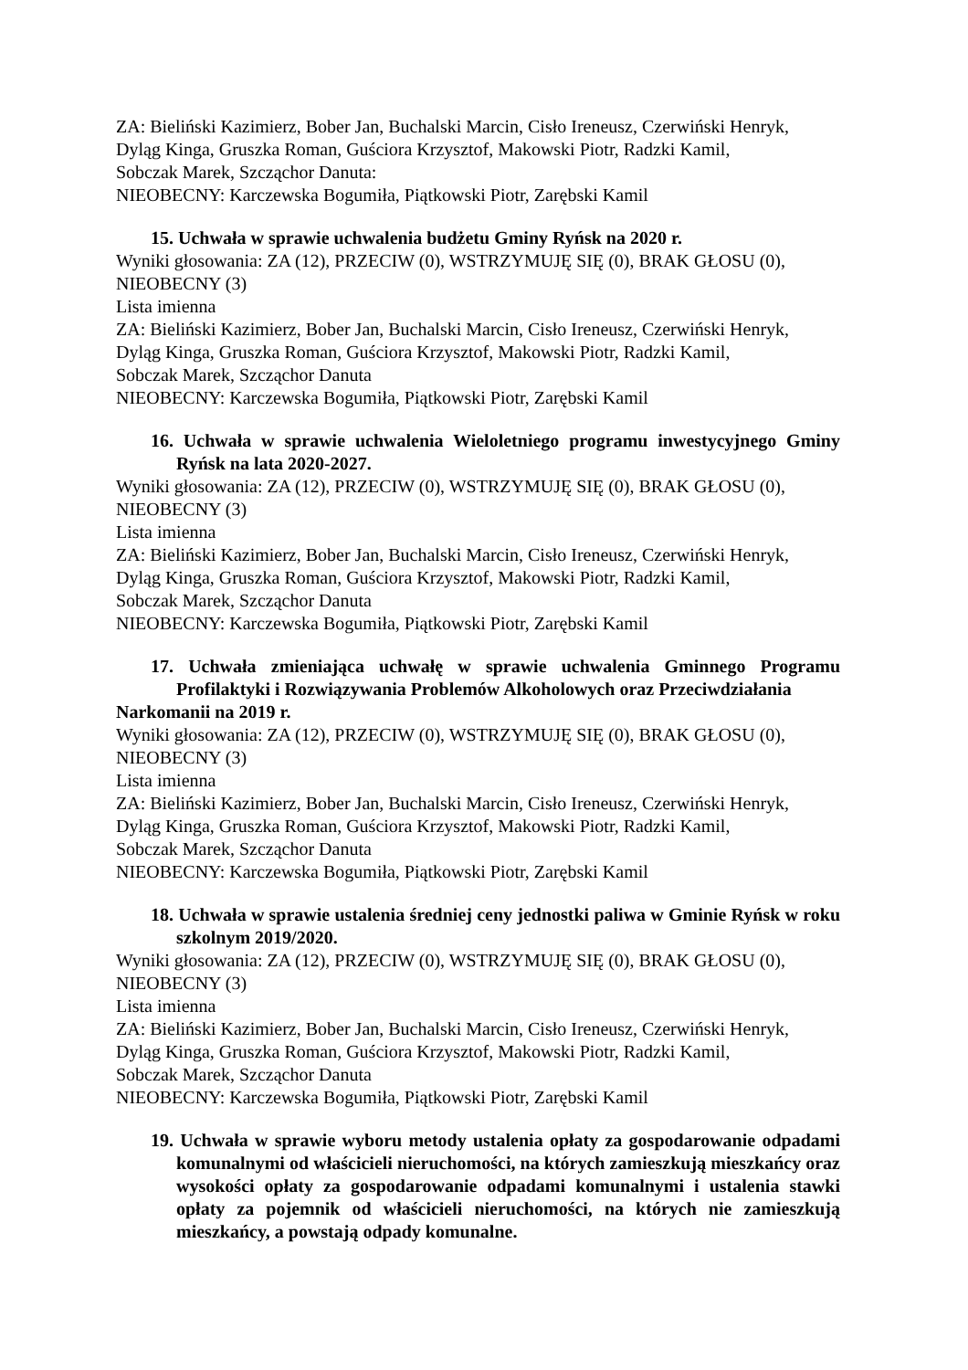ZA: Bieliński Kazimierz, Bober Jan, Buchalski Marcin, Cisło Ireneusz, Czerwiński Henryk,
Dyląg Kinga, Gruszka Roman, Guściora Krzysztof, Makowski Piotr, Radzki Kamil,
Sobczak Marek, Szcząchor Danuta:
NIEOBECNY: Karczewska Bogumiła, Piątkowski Piotr, Zarębski Kamil
15. Uchwała w sprawie uchwalenia budżetu Gminy Ryńsk na 2020 r.
Wyniki głosowania: ZA (12), PRZECIW (0), WSTRZYMUJĘ SIĘ (0), BRAK GŁOSU (0),
NIEOBECNY (3)
Lista imienna
ZA: Bieliński Kazimierz, Bober Jan, Buchalski Marcin, Cisło Ireneusz, Czerwiński Henryk,
Dyląg Kinga, Gruszka Roman, Guściora Krzysztof, Makowski Piotr, Radzki Kamil,
Sobczak Marek, Szcząchor Danuta
NIEOBECNY: Karczewska Bogumiła, Piątkowski Piotr, Zarębski Kamil
16. Uchwała w sprawie uchwalenia Wieloletniego programu inwestycyjnego Gminy Ryńsk na lata 2020-2027.
Wyniki głosowania: ZA (12), PRZECIW (0), WSTRZYMUJĘ SIĘ (0), BRAK GŁOSU (0),
NIEOBECNY (3)
Lista imienna
ZA: Bieliński Kazimierz, Bober Jan, Buchalski Marcin, Cisło Ireneusz, Czerwiński Henryk,
Dyląg Kinga, Gruszka Roman, Guściora Krzysztof, Makowski Piotr, Radzki Kamil,
Sobczak Marek, Szcząchor Danuta
NIEOBECNY: Karczewska Bogumiła, Piątkowski Piotr, Zarębski Kamil
17. Uchwała zmieniająca uchwałę w sprawie uchwalenia Gminnego Programu Profilaktyki i Rozwiązywania Problemów Alkoholowych oraz Przeciwdziałania
Narkomanii na 2019 r.
Wyniki głosowania: ZA (12), PRZECIW (0), WSTRZYMUJĘ SIĘ (0), BRAK GŁOSU (0),
NIEOBECNY (3)
Lista imienna
ZA: Bieliński Kazimierz, Bober Jan, Buchalski Marcin, Cisło Ireneusz, Czerwiński Henryk,
Dyląg Kinga, Gruszka Roman, Guściora Krzysztof, Makowski Piotr, Radzki Kamil,
Sobczak Marek, Szcząchor Danuta
NIEOBECNY: Karczewska Bogumiła, Piątkowski Piotr, Zarębski Kamil
18. Uchwała w sprawie ustalenia średniej ceny jednostki paliwa w Gminie Ryńsk w roku szkolnym 2019/2020.
Wyniki głosowania: ZA (12), PRZECIW (0), WSTRZYMUJĘ SIĘ (0), BRAK GŁOSU (0),
NIEOBECNY (3)
Lista imienna
ZA: Bieliński Kazimierz, Bober Jan, Buchalski Marcin, Cisło Ireneusz, Czerwiński Henryk,
Dyląg Kinga, Gruszka Roman, Guściora Krzysztof, Makowski Piotr, Radzki Kamil,
Sobczak Marek, Szcząchor Danuta
NIEOBECNY: Karczewska Bogumiła, Piątkowski Piotr, Zarębski Kamil
19. Uchwała w sprawie wyboru metody ustalenia opłaty za gospodarowanie odpadami komunalnymi od właścicieli nieruchomości, na których zamieszkują mieszkańcy oraz wysokości opłaty za gospodarowanie odpadami komunalnymi i ustalenia stawki opłaty za pojemnik od właścicieli nieruchomości, na których nie zamieszkują mieszkańcy, a powstają odpady komunalne.